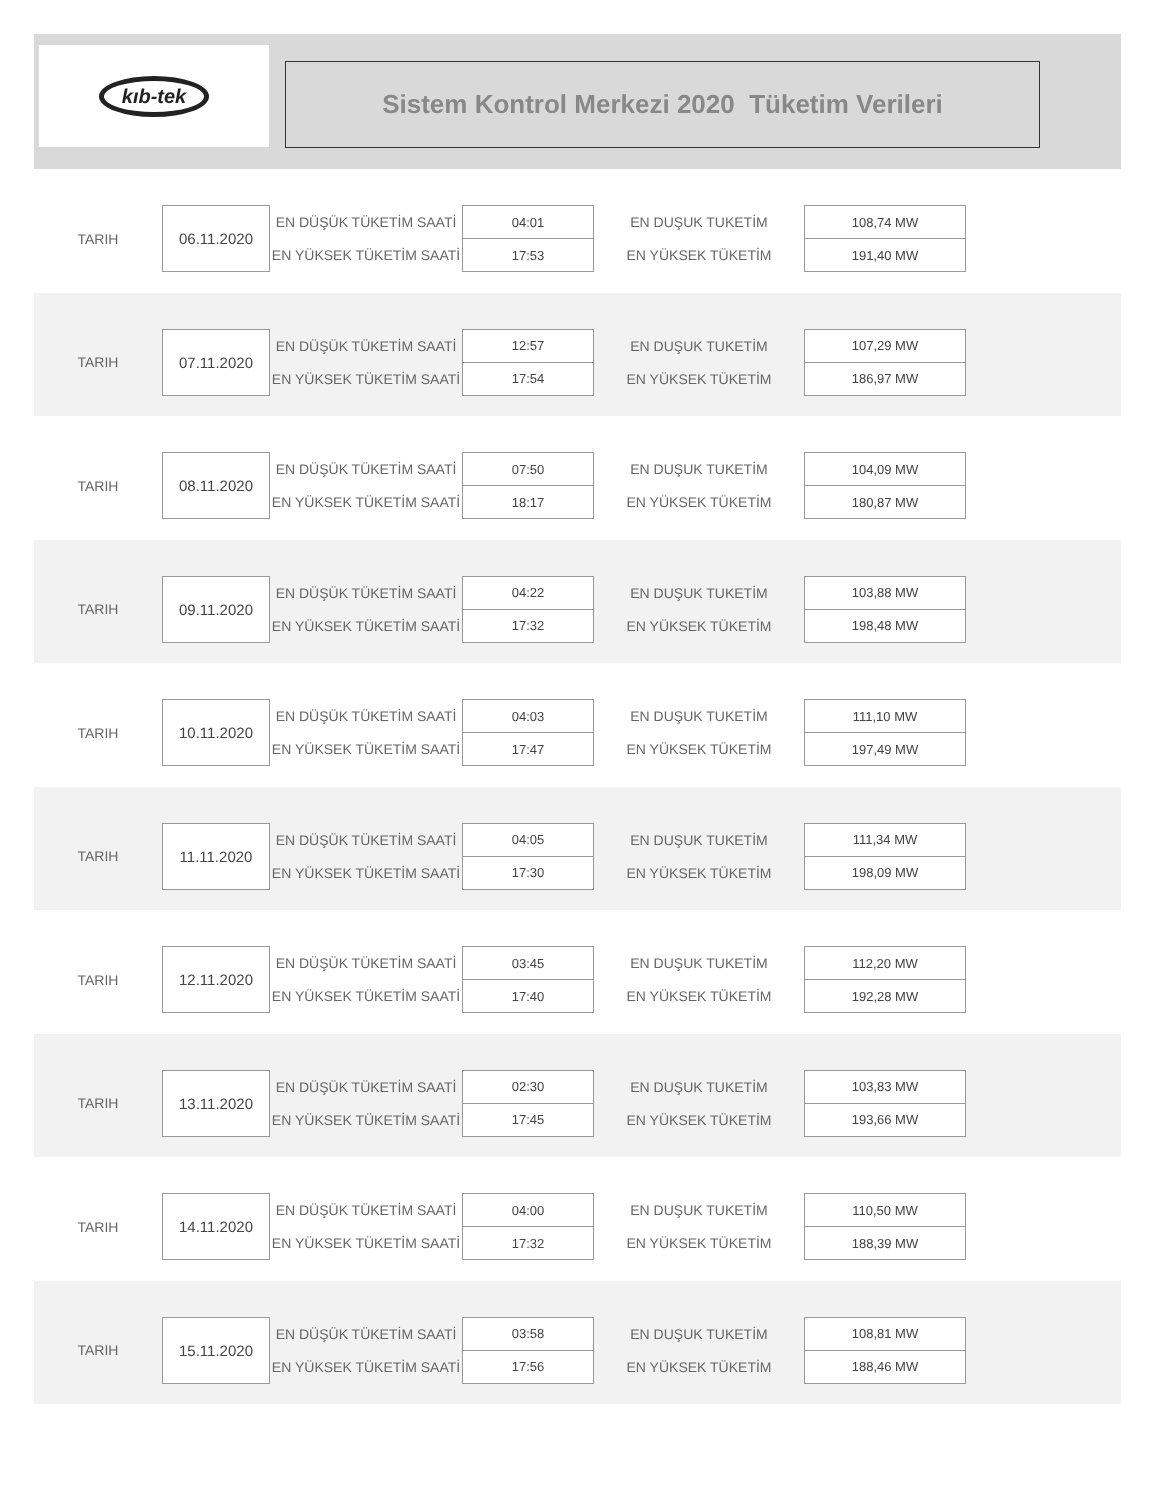kıb-tek
Sistem Kontrol Merkezi 2020 Tüketim Verileri
| TARIH | 06.11.2020 | EN DÜŞÜK TÜKETİM SAATİ | 04:01 | EN DUŞUK TUKETİM | 108,74 MW |
| | | EN YÜKSEK TÜKETİM SAATİ | 17:53 | EN YÜKSEK TÜKETİM | 191,40 MW |
| TARIH | 07.11.2020 | EN DÜŞÜK TÜKETİM SAATİ | 12:57 | EN DUŞUK TUKETİM | 107,29 MW |
| | | EN YÜKSEK TÜKETİM SAATİ | 17:54 | EN YÜKSEK TÜKETİM | 186,97 MW |
| TARIH | 08.11.2020 | EN DÜŞÜK TÜKETİM SAATİ | 07:50 | EN DUŞUK TUKETİM | 104,09 MW |
| | | EN YÜKSEK TÜKETİM SAATİ | 18:17 | EN YÜKSEK TÜKETİM | 180,87 MW |
| TARIH | 09.11.2020 | EN DÜŞÜK TÜKETİM SAATİ | 04:22 | EN DUŞUK TUKETİM | 103,88 MW |
| | | EN YÜKSEK TÜKETİM SAATİ | 17:32 | EN YÜKSEK TÜKETİM | 198,48 MW |
| TARIH | 10.11.2020 | EN DÜŞÜK TÜKETİM SAATİ | 04:03 | EN DUŞUK TUKETİM | 111,10 MW |
| | | EN YÜKSEK TÜKETİM SAATİ | 17:47 | EN YÜKSEK TÜKETİM | 197,49 MW |
| TARIH | 11.11.2020 | EN DÜŞÜK TÜKETİM SAATİ | 04:05 | EN DUŞUK TUKETİM | 111,34 MW |
| | | EN YÜKSEK TÜKETİM SAATİ | 17:30 | EN YÜKSEK TÜKETİM | 198,09 MW |
| TARIH | 12.11.2020 | EN DÜŞÜK TÜKETİM SAATİ | 03:45 | EN DUŞUK TUKETİM | 112,20 MW |
| | | EN YÜKSEK TÜKETİM SAATİ | 17:40 | EN YÜKSEK TÜKETİM | 192,28 MW |
| TARIH | 13.11.2020 | EN DÜŞÜK TÜKETİM SAATİ | 02:30 | EN DUŞUK TUKETİM | 103,83 MW |
| | | EN YÜKSEK TÜKETİM SAATİ | 17:45 | EN YÜKSEK TÜKETİM | 193,66 MW |
| TARIH | 14.11.2020 | EN DÜŞÜK TÜKETİM SAATİ | 04:00 | EN DUŞUK TUKETİM | 110,50 MW |
| | | EN YÜKSEK TÜKETİM SAATİ | 17:32 | EN YÜKSEK TÜKETİM | 188,39 MW |
| TARIH | 15.11.2020 | EN DÜŞÜK TÜKETİM SAATİ | 03:58 | EN DUŞUK TUKETİM | 108,81 MW |
| | | EN YÜKSEK TÜKETİM SAATİ | 17:56 | EN YÜKSEK TÜKETİM | 188,46 MW |